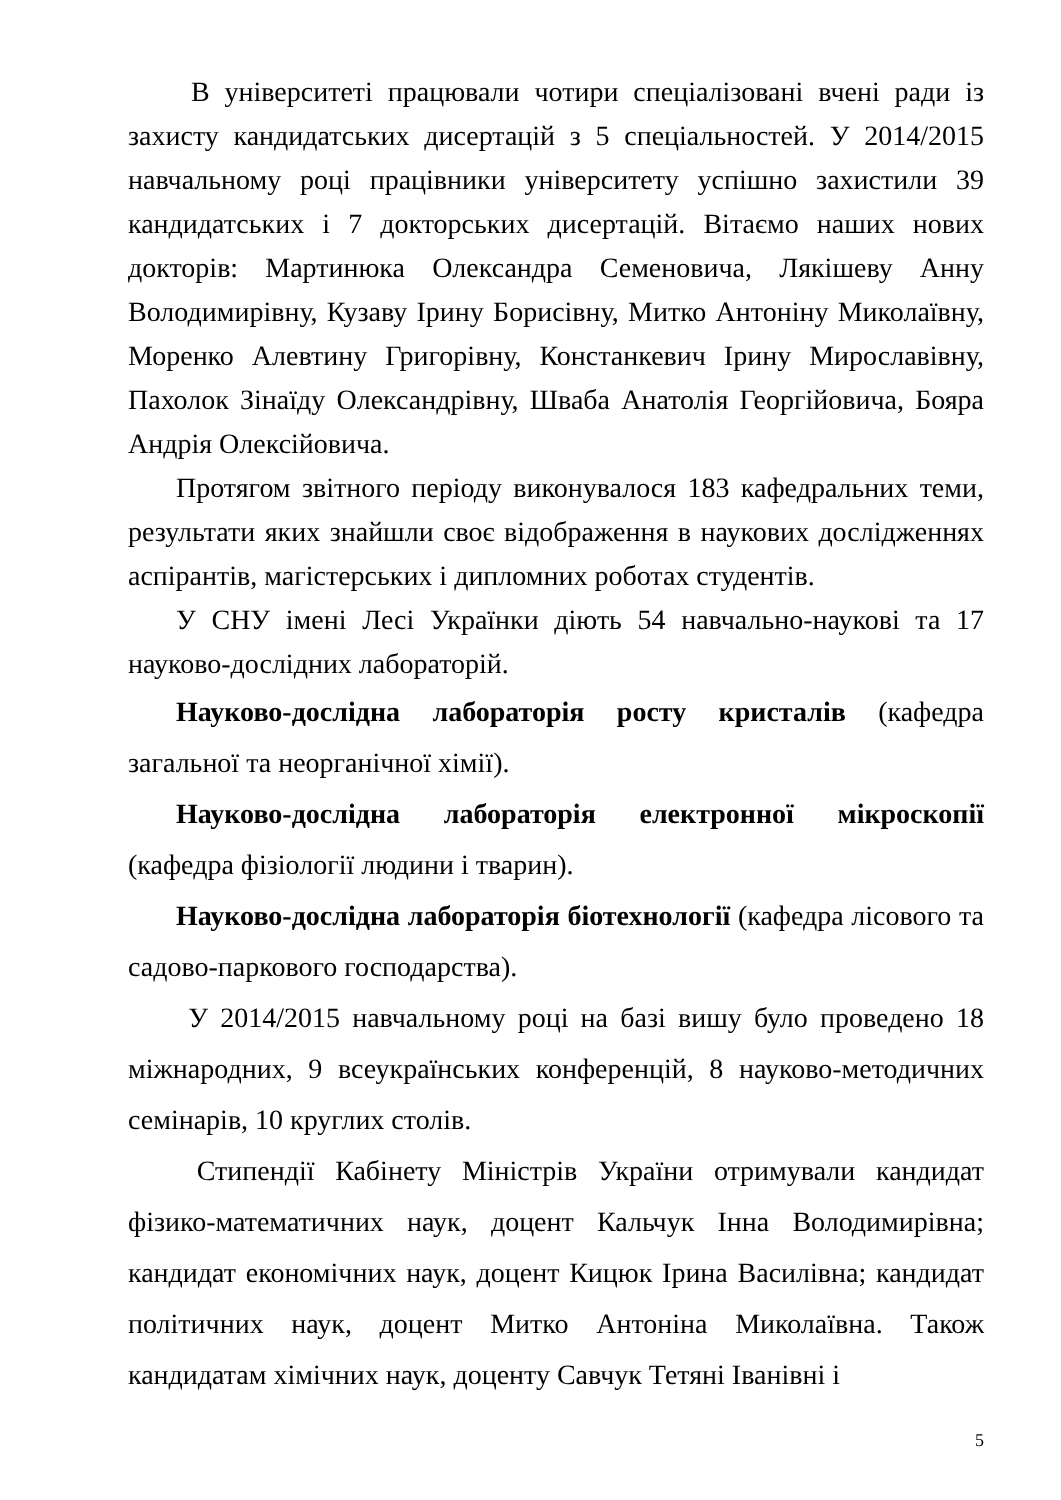В університеті працювали чотири спеціалізовані вчені ради із захисту кандидатських дисертацій з 5 спеціальностей. У 2014/2015 навчальному році працівники університету успішно захистили 39 кандидатських і 7 докторських дисертацій. Вітаємо наших нових докторів: Мартинюка Олександра Семеновича, Лякішеву Анну Володимирівну, Кузаву Ірину Борисівну, Митко Антоніну Миколаївну, Моренко Алевтину Григорівну, Констанкевич Ірину Мирославівну, Пахолок Зінаїду Олександрівну, Шваба Анатолія Георгійовича, Бояра Андрія Олексійовича.
Протягом звітного періоду виконувалося 183 кафедральних теми, результати яких знайшли своє відображення в наукових дослідженнях аспірантів, магістерських і дипломних роботах студентів.
У СНУ імені Лесі Українки діють 54 навчально-наукові та 17 науково-дослідних лабораторій.
Науково-дослідна лабораторія росту кристалів (кафедра загальної та неорганічної хімії).
Науково-дослідна лабораторія електронної мікроскопії (кафедра фізіології людини і тварин).
Науково-дослідна лабораторія біотехнології (кафедра лісового та садово-паркового господарства).
У 2014/2015 навчальному році на базі вишу було проведено 18 міжнародних, 9 всеукраїнських конференцій, 8 науково-методичних семінарів, 10 круглих столів.
Стипендії Кабінету Міністрів України отримували кандидат фізико-математичних наук, доцент Кальчук Інна Володимирівна; кандидат економічних наук, доцент Кицюк Ірина Василівна; кандидат політичних наук, доцент Митко Антоніна Миколаївна. Також кандидатам хімічних наук, доценту Савчук Тетяні Іванівні і
5